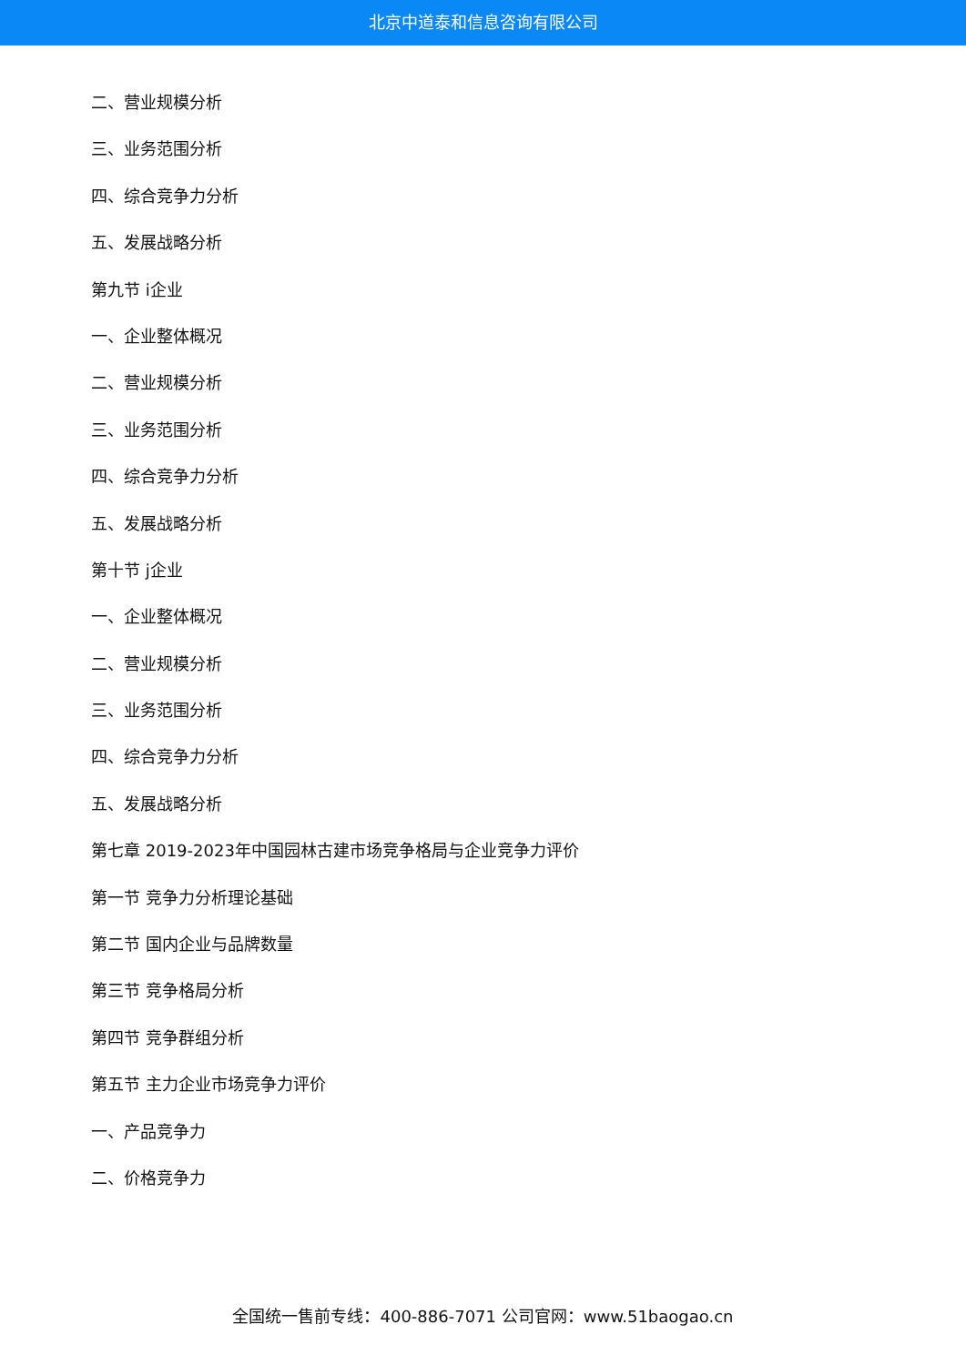北京中道泰和信息咨询有限公司
二、营业规模分析
三、业务范围分析
四、综合竞争力分析
五、发展战略分析
第九节 i企业
一、企业整体概况
二、营业规模分析
三、业务范围分析
四、综合竞争力分析
五、发展战略分析
第十节 j企业
一、企业整体概况
二、营业规模分析
三、业务范围分析
四、综合竞争力分析
五、发展战略分析
第七章 2019-2023年中国园林古建市场竞争格局与企业竞争力评价
第一节 竞争力分析理论基础
第二节 国内企业与品牌数量
第三节 竞争格局分析
第四节 竞争群组分析
第五节 主力企业市场竞争力评价
一、产品竞争力
二、价格竞争力
全国统一售前专线：400-886-7071 公司官网：www.51baogao.cn